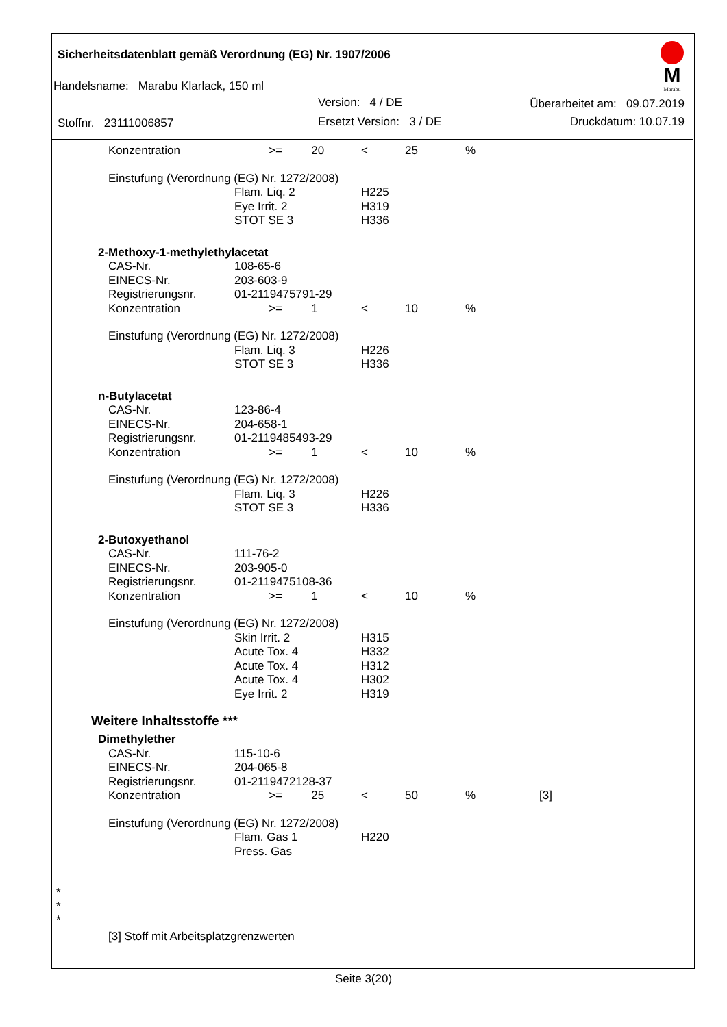Sicherheitsdatenblatt gemäß Verordnung (EG) Nr. 1907/2006
M
Marabu
Handelsname: Marabu Klarlack, 150 ml
Version: 4 / DE Überarbeitet am: 09.07.2019
Stoffnr. 23111006857 Ersetzt Version: 3 / DE Druckdatum: 10.07.19
| | Konzentration | | >= 20 | < | 25 | % | |
| | Einstufung (Verordnung (EG) Nr. 1272/2008) | | | | | | |
| | | Flam. Liq. 2 | | H225 | | | |
| | | Eye Irrit. 2 | | H319 | | | |
| | | STOT SE 3 | | H336 | | | |
| 2-Methoxy-1-methylethylacetat | | | | | | | |
| | CAS-Nr. | 108-65-6 | | | | | |
| | EINECS-Nr. | 203-603-9 | | | | | |
| | Registrierungsnr. | 01-2119475791-29 | | | | | |
| | Konzentration | | >= 1 | < | 10 | % | |
| | Einstufung (Verordnung (EG) Nr. 1272/2008) | | | | | | |
| | | Flam. Liq. 3 | | H226 | | | |
| | | STOT SE 3 | | H336 | | | |
| n-Butylacetat | | | | | | | |
| | CAS-Nr. | 123-86-4 | | | | | |
| | EINECS-Nr. | 204-658-1 | | | | | |
| | Registrierungsnr. | 01-2119485493-29 | | | | | |
| | Konzentration | | >= 1 | < | 10 | % | |
| | Einstufung (Verordnung (EG) Nr. 1272/2008) | | | | | | |
| | | Flam. Liq. 3 | | H226 | | | |
| | | STOT SE 3 | | H336 | | | |
| 2-Butoxyethanol | | | | | | | |
| | CAS-Nr. | 111-76-2 | | | | | |
| | EINECS-Nr. | 203-905-0 | | | | | |
| | Registrierungsnr. | 01-2119475108-36 | | | | | |
| | Konzentration | | >= 1 | < | 10 | % | |
| | Einstufung (Verordnung (EG) Nr. 1272/2008) | | | | | | |
| | | Skin Irrit. 2 | | H315 | | | |
| | | Acute Tox. 4 | | H332 | | | |
| | | Acute Tox. 4 | | H312 | | | |
| | | Acute Tox. 4 | | H302 | | | |
| | | Eye Irrit. 2 | | H319 | | | |
| Weitere Inhaltsstoffe *** | | | | | | | |
| Dimethylether | | | | | | | |
| | CAS-Nr. | 115-10-6 | | | | | |
| | EINECS-Nr. | 204-065-8 | | | | | |
| | Registrierungsnr. | 01-2119472128-37 | | | | | |
| | Konzentration | | >= 25 | < | 50 | % | [3] |
| | Einstufung (Verordnung (EG) Nr. 1272/2008) | | | | | | |
| | | Flam. Gas 1 | | H220 | | | |
| | | Press. Gas | | | | | |
*
*
*
[3] Stoff mit Arbeitsplatzgrenzwerten
Seite 3(20)